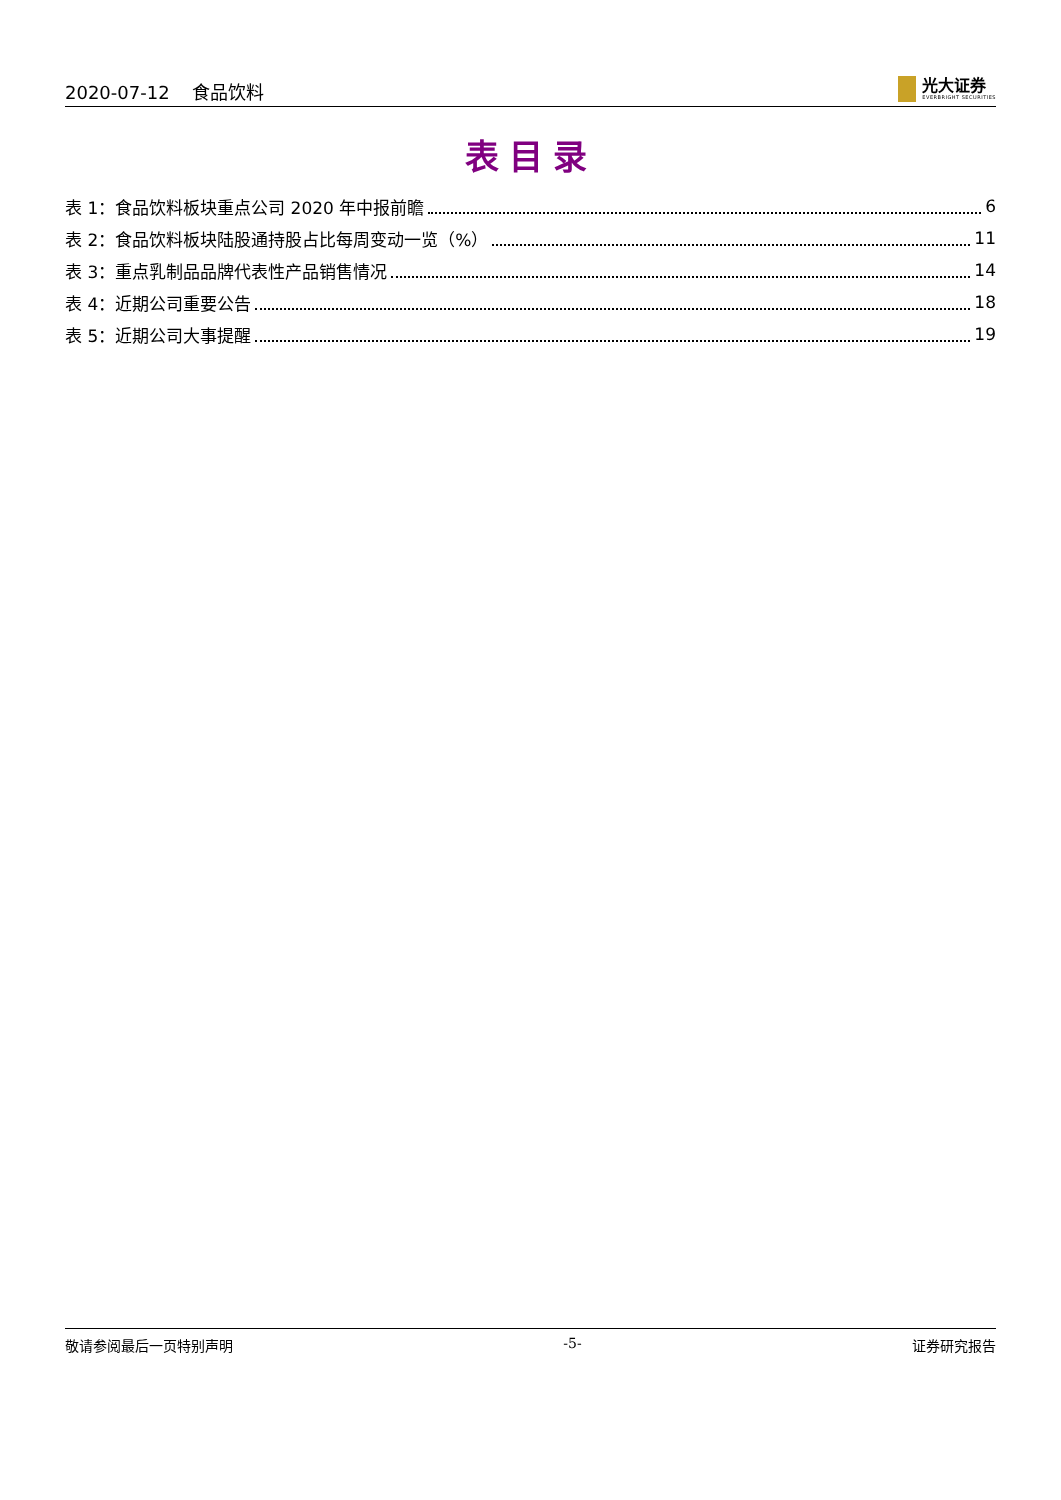2020-07-12 食品饮料
光大证券
EVERBRIGHT SECURITIES
表目录
表 1：食品饮料板块重点公司 2020 年中报前瞻 6
表 2：食品饮料板块陆股通持股占比每周变动一览（%） 11
表 3：重点乳制品品牌代表性产品销售情况 14
表 4：近期公司重要公告 18
表 5：近期公司大事提醒 19
敬请参阅最后一页特别声明 -5- 证券研究报告